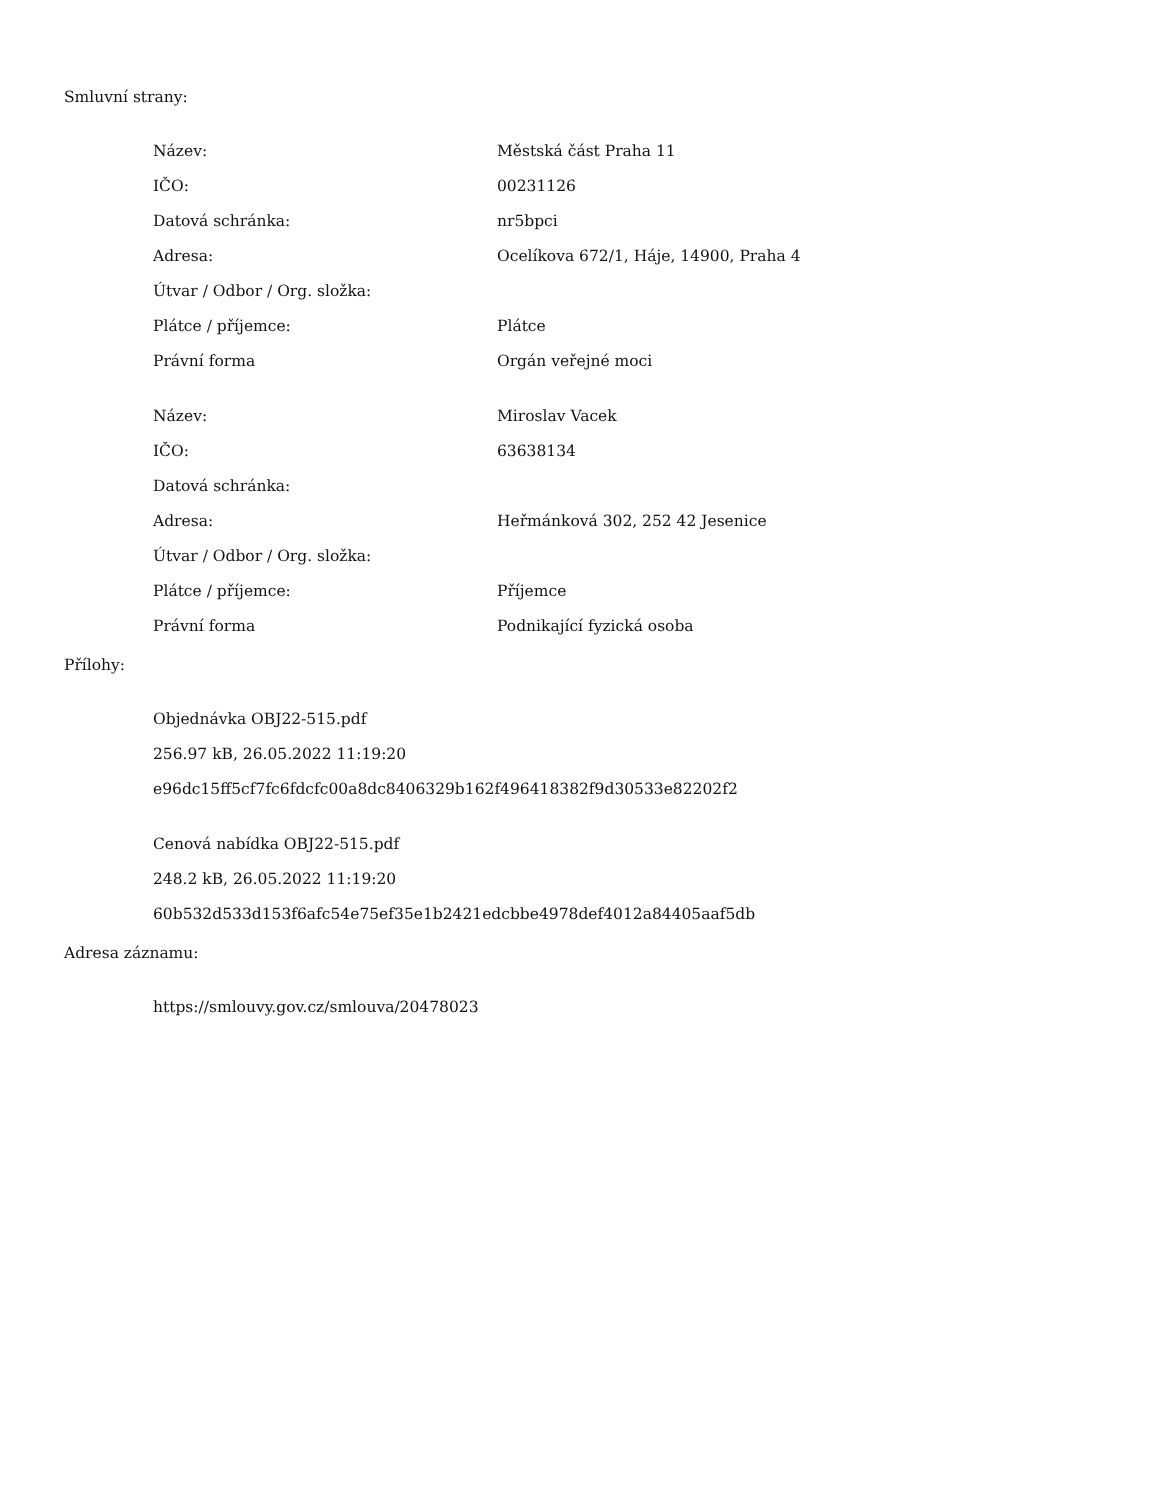Smluvní strany:
| Název: | Městská část Praha 11 |
| IČO: | 00231126 |
| Datová schránka: | nr5bpci |
| Adresa: | Ocelíkova 672/1, Háje, 14900, Praha 4 |
| Útvar / Odbor / Org. složka: | |
| Plátce / příjemce: | Plátce |
| Právní forma | Orgán veřejné moci |
| Název: | Miroslav Vacek |
| IČO: | 63638134 |
| Datová schránka: | |
| Adresa: | Heřmánková 302, 252 42 Jesenice |
| Útvar / Odbor / Org. složka: | |
| Plátce / příjemce: | Příjemce |
| Právní forma | Podnikající fyzická osoba |
Přílohy:
Objednávka OBJ22-515.pdf
256.97 kB, 26.05.2022 11:19:20
e96dc15ff5cf7fc6fdcfc00a8dc8406329b162f496418382f9d30533e82202f2
Cenová nabídka OBJ22-515.pdf
248.2 kB, 26.05.2022 11:19:20
60b532d533d153f6afc54e75ef35e1b2421edcbbe4978def4012a84405aaf5db
Adresa záznamu:
https://smlouvy.gov.cz/smlouva/20478023